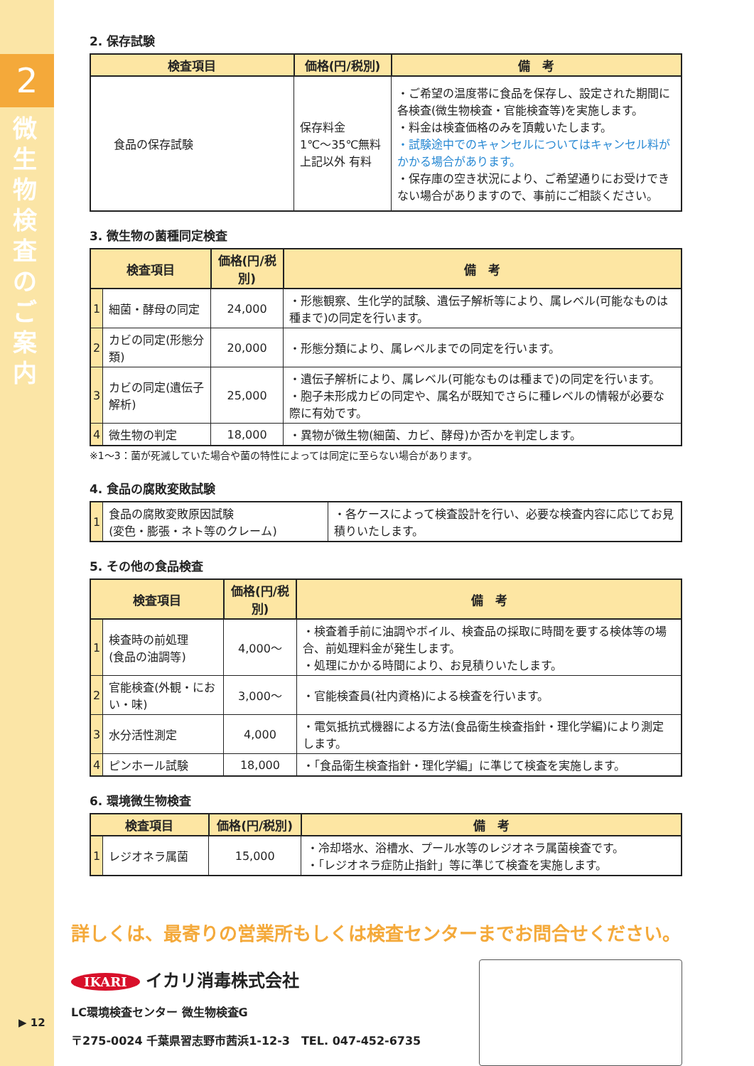2
微生物検査のご案内
▶ 12
2. 保存試験
| 検査項目 | 価格(円/税別) | 備 考 |
| --- | --- | --- |
| 食品の保存試験 | 保存料金 1℃〜35℃無料 上記以外 有料 | ・ご希望の温度帯に食品を保存し、設定された期間に各検査(微生物検査・官能検査等)を実施します。 ・料金は検査価格のみを頂戴いたします。 ・試験途中でのキャンセルについてはキャンセル料がかかる場合があります。 ・保存庫の空き状況により、ご希望通りにお受けできない場合がありますので、事前にご相談ください。 |
3. 微生物の菌種同定検査
| 検査項目 | | 価格(円/税別) | 備 考 |
| --- | --- | --- | --- |
| 1 | 細菌・酵母の同定 | 24,000 | ・形態観察、生化学的試験、遺伝子解析等により、属レベル(可能なものは種まで)の同定を行います。 |
| 2 | カビの同定(形態分類) | 20,000 | ・形態分類により、属レベルまでの同定を行います。 |
| 3 | カビの同定(遺伝子解析) | 25,000 | ・遺伝子解析により、属レベル(可能なものは種まで)の同定を行います。 ・胞子未形成カビの同定や、属名が既知でさらに種レベルの情報が必要な際に有効です。 |
| 4 | 微生物の判定 | 18,000 | ・異物が微生物(細菌、カビ、酵母)か否かを判定します。 |
※1〜3：菌が死滅していた場合や菌の特性によっては同定に至らない場合があります。
4. 食品の腐敗変敗試験
| 1 | 食品の腐敗変敗原因試験 (変色・膨張・ネト等のクレーム) | ・各ケースによって検査設計を行い、必要な検査内容に応じてお見積りいたします。 |
5. その他の食品検査
| 検査項目 | | 価格(円/税別) | 備 考 |
| --- | --- | --- | --- |
| 1 | 検査時の前処理 (食品の油調等) | 4,000〜 | ・検査着手前に油調やボイル、検査品の採取に時間を要する検体等の場合、前処理料金が発生します。 ・処理にかかる時間により、お見積りいたします。 |
| 2 | 官能検査(外観・におい・味) | 3,000〜 | ・官能検査員(社内資格)による検査を行います。 |
| 3 | 水分活性測定 | 4,000 | ・電気抵抗式機器による方法(食品衛生検査指針・理化学編)により測定します。 |
| 4 | ピンホール試験 | 18,000 | ・「食品衛生検査指針・理化学編」に準じて検査を実施します。 |
6. 環境微生物検査
| 検査項目 | | 価格(円/税別) | 備 考 |
| --- | --- | --- | --- |
| 1 | レジオネラ属菌 | 15,000 | ・冷却塔水、浴槽水、プール水等のレジオネラ属菌検査です。 ・「レジオネラ症防止指針」等に準じて検査を実施します。 |
詳しくは、最寄りの営業所もしくは検査センターまでお問合せください。
IKARI イカリ消毒株式会社
LC環境検査センター 微生物検査G
〒275-0024 千葉県習志野市茜浜1-12-3　TEL. 047-452-6735